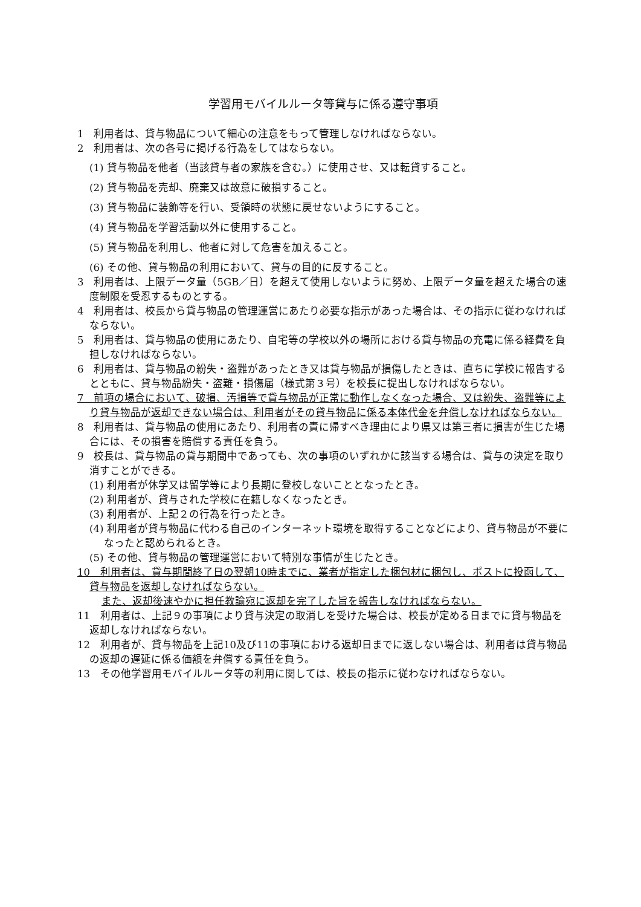学習用モバイルルータ等貸与に係る遵守事項
1　利用者は、貸与物品について細心の注意をもって管理しなければならない。
2　利用者は、次の各号に掲げる行為をしてはならない。
(1) 貸与物品を他者（当該貸与者の家族を含む。）に使用させ、又は転貸すること。
(2) 貸与物品を売却、廃棄又は故意に破損すること。
(3) 貸与物品に装飾等を行い、受領時の状態に戻せないようにすること。
(4) 貸与物品を学習活動以外に使用すること。
(5) 貸与物品を利用し、他者に対して危害を加えること。
(6) その他、貸与物品の利用において、貸与の目的に反すること。
3　利用者は、上限データ量（5GB／日）を超えて使用しないように努め、上限データ量を超えた場合の速度制限を受忍するものとする。
4　利用者は、校長から貸与物品の管理運営にあたり必要な指示があった場合は、その指示に従わなければならない。
5　利用者は、貸与物品の使用にあたり、自宅等の学校以外の場所における貸与物品の充電に係る経費を負担しなければならない。
6　利用者は、貸与物品の紛失・盗難があったとき又は貸与物品が損傷したときは、直ちに学校に報告するとともに、貸与物品紛失・盗難・損傷届（様式第３号）を校長に提出しなければならない。
7　前項の場合において、破損、汚損等で貸与物品が正常に動作しなくなった場合、又は紛失、盗難等により貸与物品が返却できない場合は、利用者がその貸与物品に係る本体代金を弁償しなければならない。
8　利用者は、貸与物品の使用にあたり、利用者の責に帰すべき理由により県又は第三者に損害が生じた場合には、その損害を賠償する責任を負う。
9　校長は、貸与物品の貸与期間中であっても、次の事項のいずれかに該当する場合は、貸与の決定を取り消すことができる。
(1) 利用者が休学又は留学等により長期に登校しないこととなったとき。
(2) 利用者が、貸与された学校に在籍しなくなったとき。
(3) 利用者が、上記２の行為を行ったとき。
(4) 利用者が貸与物品に代わる自己のインターネット環境を取得することなどにより、貸与物品が不要になったと認められるとき。
(5) その他、貸与物品の管理運営において特別な事情が生じたとき。
10　利用者は、貸与期間終了日の翌朝10時までに、業者が指定した梱包材に梱包し、ポストに投函して、貸与物品を返却しなければならない。
また、返却後速やかに担任教諭宛に返却を完了した旨を報告しなければならない。
11　利用者は、上記９の事項により貸与決定の取消しを受けた場合は、校長が定める日までに貸与物品を返却しなければならない。
12　利用者が、貸与物品を上記10及び11の事項における返却日までに返しない場合は、利用者は貸与物品の返却の遅延に係る価額を弁償する責任を負う。
13　その他学習用モバイルルータ等の利用に関しては、校長の指示に従わなければならない。